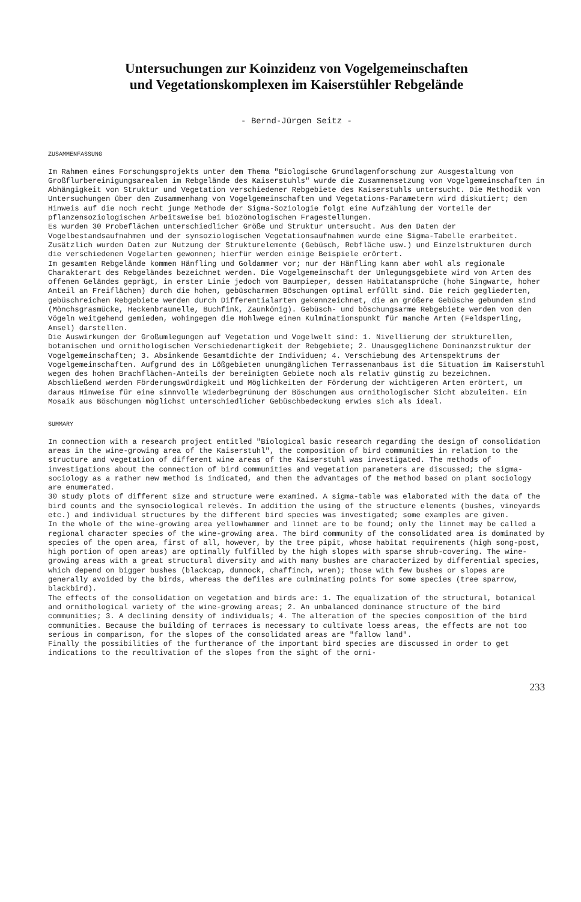Untersuchungen zur Koinzidenz von Vogelgemeinschaften
und Vegetationskomplexen im Kaiserstühler Rebgelände
- Bernd-Jürgen Seitz -
ZUSAMMENFASSUNG
Im Rahmen eines Forschungsprojekts unter dem Thema "Biologische Grundlagenforschung zur Ausgestaltung von Großflurbereinigungsarealen im Rebgelände des Kaiserstuhls" wurde die Zusammensetzung von Vogelgemeinschaften in Abhängigkeit von Struktur und Vegetation verschiedener Rebgebiete des Kaiserstuhls untersucht. Die Methodik von Untersuchungen über den Zusammenhang von Vogelgemeinschaften und Vegetations-Parametern wird diskutiert; dem Hinweis auf die noch recht junge Methode der Sigma-Soziologie folgt eine Aufzählung der Vorteile der pflanzensoziologischen Arbeitsweise bei biozönologischen Fragestellungen. Es wurden 30 Probeflächen unterschiedlicher Größe und Struktur untersucht. Aus den Daten der Vogelbestandsaufnahmen und der synsoziologischen Vegetationsaufnahmen wurde eine Sigma-Tabelle erarbeitet. Zusätzlich wurden Daten zur Nutzung der Strukturelemente (Gebüsch, Rebfläche usw.) und Einzelstrukturen durch die verschiedenen Vogelarten gewonnen; hierfür werden einige Beispiele erörtert. Im gesamten Rebgelände kommen Hänfling und Goldammer vor; nur der Hänfling kann aber wohl als regionale Charakterart des Rebgeländes bezeichnet werden. Die Vogelgemeinschaft der Umlegungsgebiete wird von Arten des offenen Geländes geprägt, in erster Linie jedoch vom Baumpieper, dessen Habitatansprüche (hohe Singwarte, hoher Anteil an Freiflächen) durch die hohen, gebüscharmen Böschungen optimal erfüllt sind. Die reich gegliederten, gebüschreichen Rebgebiete werden durch Differentialarten gekennzeichnet, die an größere Gebüsche gebunden sind (Mönchsgrasmücke, Heckenbraunelle, Buchfink, Zaunkönig). Gebüsch- und böschungsarme Rebgebiete werden von den Vögeln weitgehend gemieden, wohingegen die Hohlwege einen Kulminationspunkt für manche Arten (Feldsperling, Amsel) darstellen. Die Auswirkungen der Großumlegungen auf Vegetation und Vogelwelt sind: 1. Nivellierung der strukturellen, botanischen und ornithologischen Verschiedenartigkeit der Rebgebiete; 2. Unausgeglichene Dominanzstruktur der Vogelgemeinschaften; 3. Absinkende Gesamtdichte der Individuen; 4. Verschiebung des Artenspektrums der Vogelgemeinschaften. Aufgrund des in Lößgebieten unumgänglichen Terrassenanbaus ist die Situation im Kaiserstuhl wegen des hohen Brachflächen-Anteils der bereinigten Gebiete noch als relativ günstig zu bezeichnen. Abschließend werden Förderungswürdigkeit und Möglichkeiten der Förderung der wichtigeren Arten erörtert, um daraus Hinweise für eine sinnvolle Wiederbegrünung der Böschungen aus ornithologischer Sicht abzuleiten. Ein Mosaik aus Böschungen möglichst unterschiedlicher Gebüschbedeckung erwies sich als ideal.
SUMMARY
In connection with a research project entitled "Biological basic research regarding the design of consolidation areas in the wine-growing area of the Kaiserstuhl", the composition of bird communities in relation to the structure and vegetation of different wine areas of the Kaiserstuhl was investigated. The methods of investigations about the connection of bird communities and vegetation parameters are discussed; the sigma-sociology as a rather new method is indicated, and then the advantages of the method based on plant sociology are enumerated. 30 study plots of different size and structure were examined. A sigma-table was elaborated with the data of the bird counts and the synsociological relevés. In addition the using of the structure elements (bushes, vineyards etc.) and individual structures by the different bird species was investigated; some examples are given. In the whole of the wine-growing area yellowhammer and linnet are to be found; only the linnet may be called a regional character species of the wine-growing area. The bird community of the consolidated area is dominated by species of the open area, first of all, however, by the tree pipit, whose habitat requirements (high song-post, high portion of open areas) are optimally fulfilled by the high slopes with sparse shrub-covering. The wine-growing areas with a great structural diversity and with many bushes are characterized by differential species, which depend on bigger bushes (blackcap, dunnock, chaffinch, wren); those with few bushes or slopes are generally avoided by the birds, whereas the defiles are culminating points for some species (tree sparrow, blackbird). The effects of the consolidation on vegetation and birds are: 1. The equalization of the structural, botanical and ornithological variety of the wine-growing areas; 2. An unbalanced dominance structure of the bird communities; 3. A declining density of individuals; 4. The alteration of the species composition of the bird communities. Because the building of terraces is necessary to cultivate loess areas, the effects are not too serious in comparison, for the slopes of the consolidated areas are "fallow land". Finally the possibilities of the furtherance of the important bird species are discussed in order to get indications to the recultivation of the slopes from the sight of the orni-
233